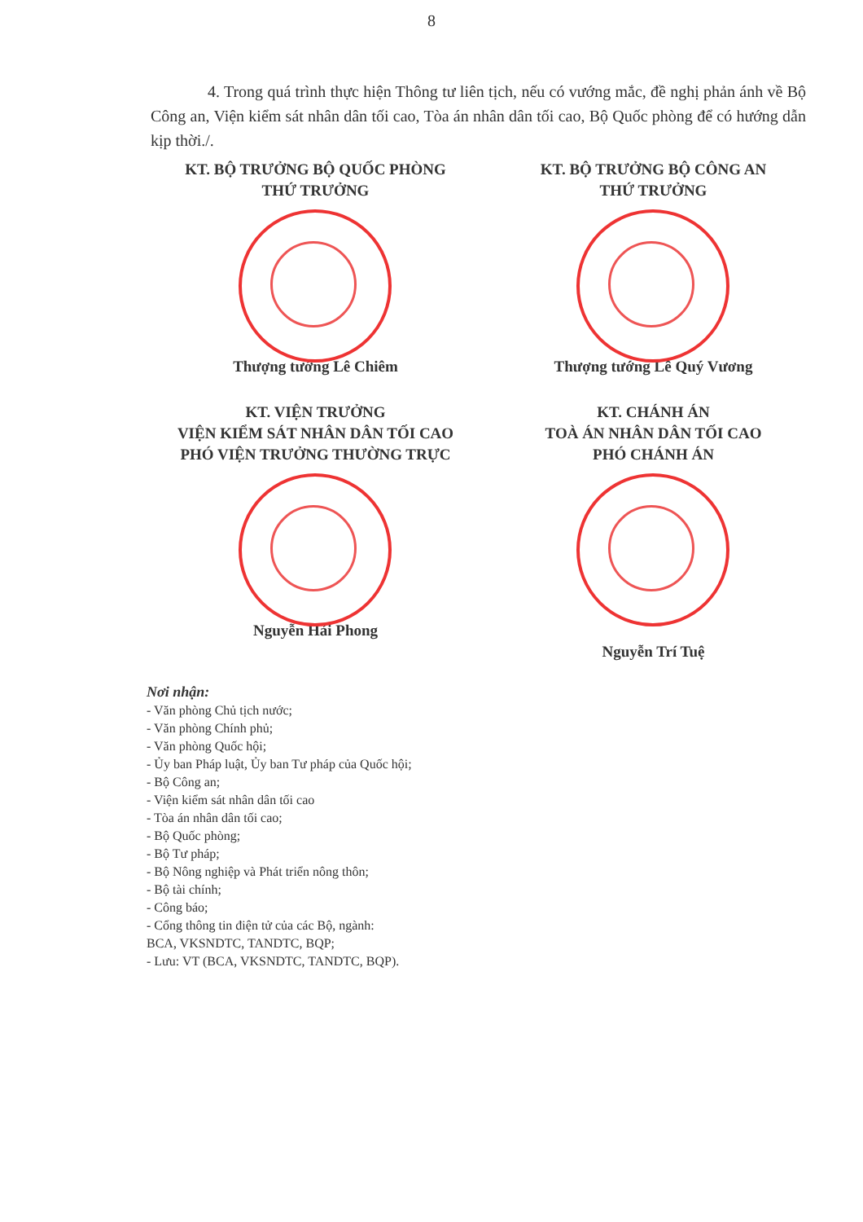8
4. Trong quá trình thực hiện Thông tư liên tịch, nếu có vướng mắc, đề nghị phản ánh về Bộ Công an, Viện kiểm sát nhân dân tối cao, Tòa án nhân dân tối cao, Bộ Quốc phòng để có hướng dẫn kịp thời./.
KT. BỘ TRƯỞNG BỘ QUỐC PHÒNG
THỨ TRƯỞNG
Thượng tướng Lê Chiêm
KT. BỘ TRƯỞNG BỘ CÔNG AN
THỨ TRƯỞNG
Thượng tướng Lê Quý Vương
KT. VIỆN TRƯỞNG
VIỆN KIỂM SÁT NHÂN DÂN TỐI CAO
PHÓ VIỆN TRƯỞNG THƯỜNG TRỰC
Nguyễn Hải Phong
KT. CHÁNH ÁN
TOÀ ÁN NHÂN DÂN TỐI CAO
PHÓ CHÁNH ÁN
Nguyễn Trí Tuệ
Nơi nhận:
- Văn phòng Chủ tịch nước;
- Văn phòng Chính phủ;
- Văn phòng Quốc hội;
- Ủy ban Pháp luật, Ủy ban Tư pháp của Quốc hội;
- Bộ Công an;
- Viện kiểm sát nhân dân tối cao
- Tòa án nhân dân tối cao;
- Bộ Quốc phòng;
- Bộ Tư pháp;
- Bộ Nông nghiệp và Phát triển nông thôn;
- Bộ tài chính;
- Công báo;
- Cổng thông tin điện tử của các Bộ, ngành:
BCA, VKSNDTC, TANDTC, BQP;
- Lưu: VT (BCA, VKSNDTC, TANDTC, BQP).